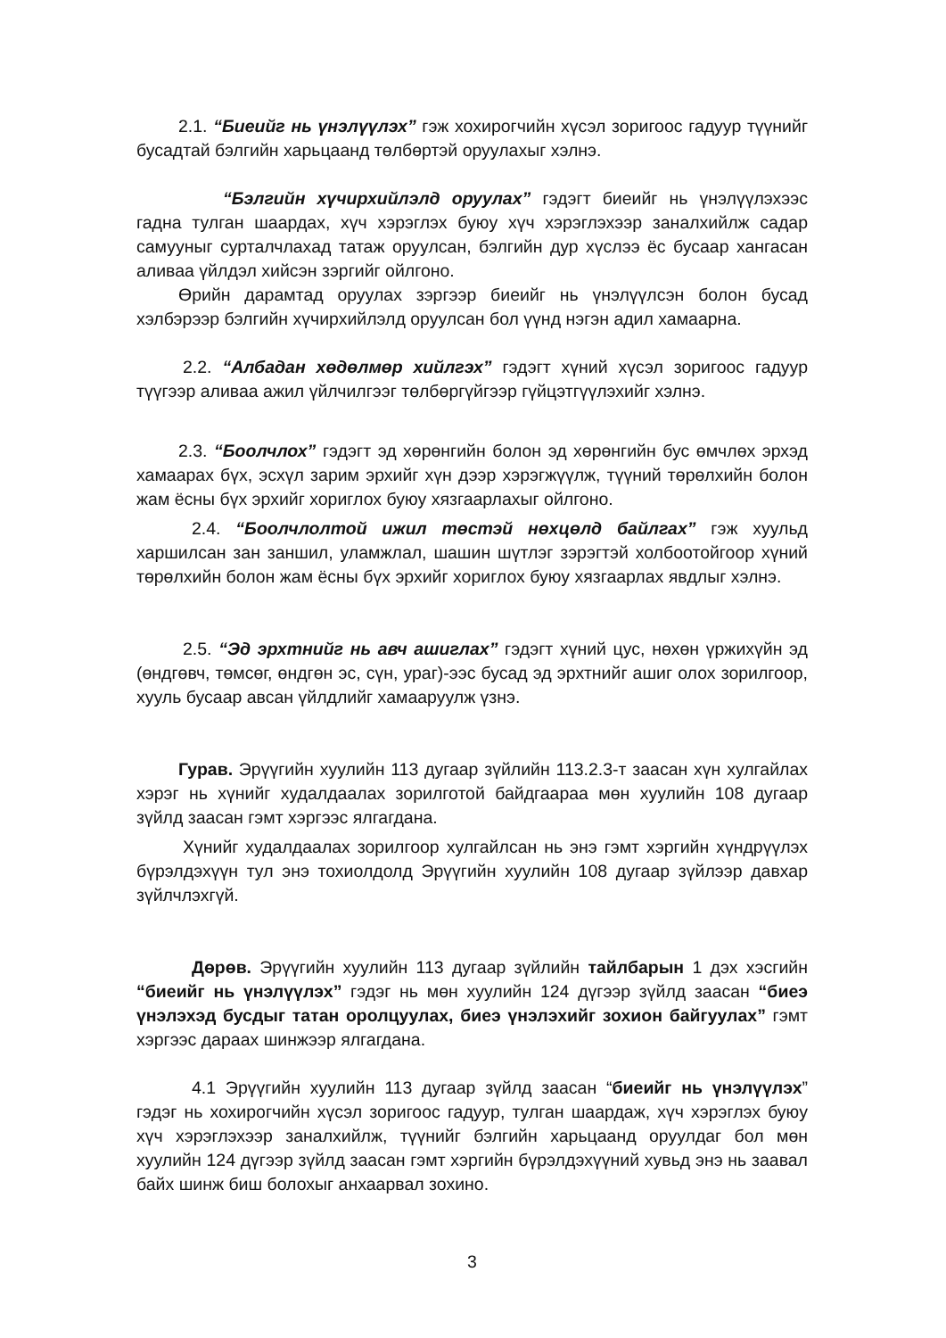2.1. “Биеийг нь үнэлүүлэх” гэж хохирогчийн хүсэл зоригоос гадуур түүнийг бусадтай бэлгийн харьцаанд төлбөртэй оруулахыг хэлнэ.
“Бэлгийн хүчирхийлэлд оруулах” гэдэгт биеийг нь үнэлүүлэхээс гадна тулган шаардах, хүч хэрэглэх буюу хүч хэрэглэхээр заналхийлж садар самууныг сурталчлахад татаж оруулсан, бэлгийн дур хүслээ ёс бусаар хангасан аливаа үйлдэл хийсэн зэргийг ойлгоно.
Өрийн дарамтад оруулах зэргээр биеийг нь үнэлүүлсэн болон бусад хэлбэрээр бэлгийн хүчирхийлэлд оруулсан бол үүнд нэгэн адил хамаарна.
2.2. “Албадан хөдөлмөр хийлгэх” гэдэгт хүний хүсэл зоригоос гадуур түүгээр аливаа ажил үйлчилгээг төлбөргүйгээр гүйцэтгүүлэхийг хэлнэ.
2.3. “Боолчлох” гэдэгт эд хөрөнгийн болон эд хөрөнгийн бус өмчлөх эрхэд хамаарах бүх, эсхүл зарим эрхийг хүн дээр хэрэгжүүлж, түүний төрөлхийн болон жам ёсны бүх эрхийг хориглох буюу хязгаарлахыг ойлгоно.
2.4. “Боолчлолтой ижил төстэй нөхцөлд байлгах” гэж хуульд харшилсан зан заншил, уламжлал, шашин шүтлэг зэрэгтэй холбоотойгоор хүний төрөлхийн болон жам ёсны бүх эрхийг хориглох буюу хязгаарлах явдлыг хэлнэ.
2.5. “Эд эрхтнийг нь авч ашиглах” гэдэгт хүний цус, нөхөн үржихүйн эд (өндгөвч, төмсөг, өндгөн эс, сүн, ураг)-ээс бусад эд эрхтнийг ашиг олох зорилгоор, хууль бусаар авсан үйлдлийг хамааруулж үзнэ.
Гурав. Эрүүгийн хуулийн 113 дугаар зүйлийн 113.2.3-т заасан хүн хулгайлах хэрэг нь хүнийг худалдаалах зорилготой байдгаараа мөн хуулийн 108 дугаар зүйлд заасан гэмт хэргээс ялгагдана.
Хүнийг худалдаалах зорилгоор хулгайлсан нь энэ гэмт хэргийн хүндрүүлэх бүрэлдэхүүн тул энэ тохиолдолд Эрүүгийн хуулийн 108 дугаар зүйлээр давхар зүйлчлэхгүй.
Дөрөв. Эрүүгийн хуулийн 113 дугаар зүйлийн тайлбарын 1 дэх хэсгийн “биеийг нь үнэлүүлэх” гэдэг нь мөн хуулийн 124 дүгээр зүйлд заасан “биеэ үнэлэхэд бусдыг татан оролцуулах, биеэ үнэлэхийг зохион байгуулах” гэмт хэргээс дараах шинжээр ялгагдана.
4.1 Эрүүгийн хуулийн 113 дугаар зүйлд заасан “биеийг нь үнэлүүлэх” гэдэг нь хохирогчийн хүсэл зоригоос гадуур, тулган шаардаж, хүч хэрэглэх буюу хүч хэрэглэхээр заналхийлж, түүнийг бэлгийн харьцаанд оруулдаг бол мөн хуулийн 124 дүгээр зүйлд заасан гэмт хэргийн бүрэлдэхүүний хувьд энэ нь заавал байх шинж биш болохыг анхаарвал зохино.
3